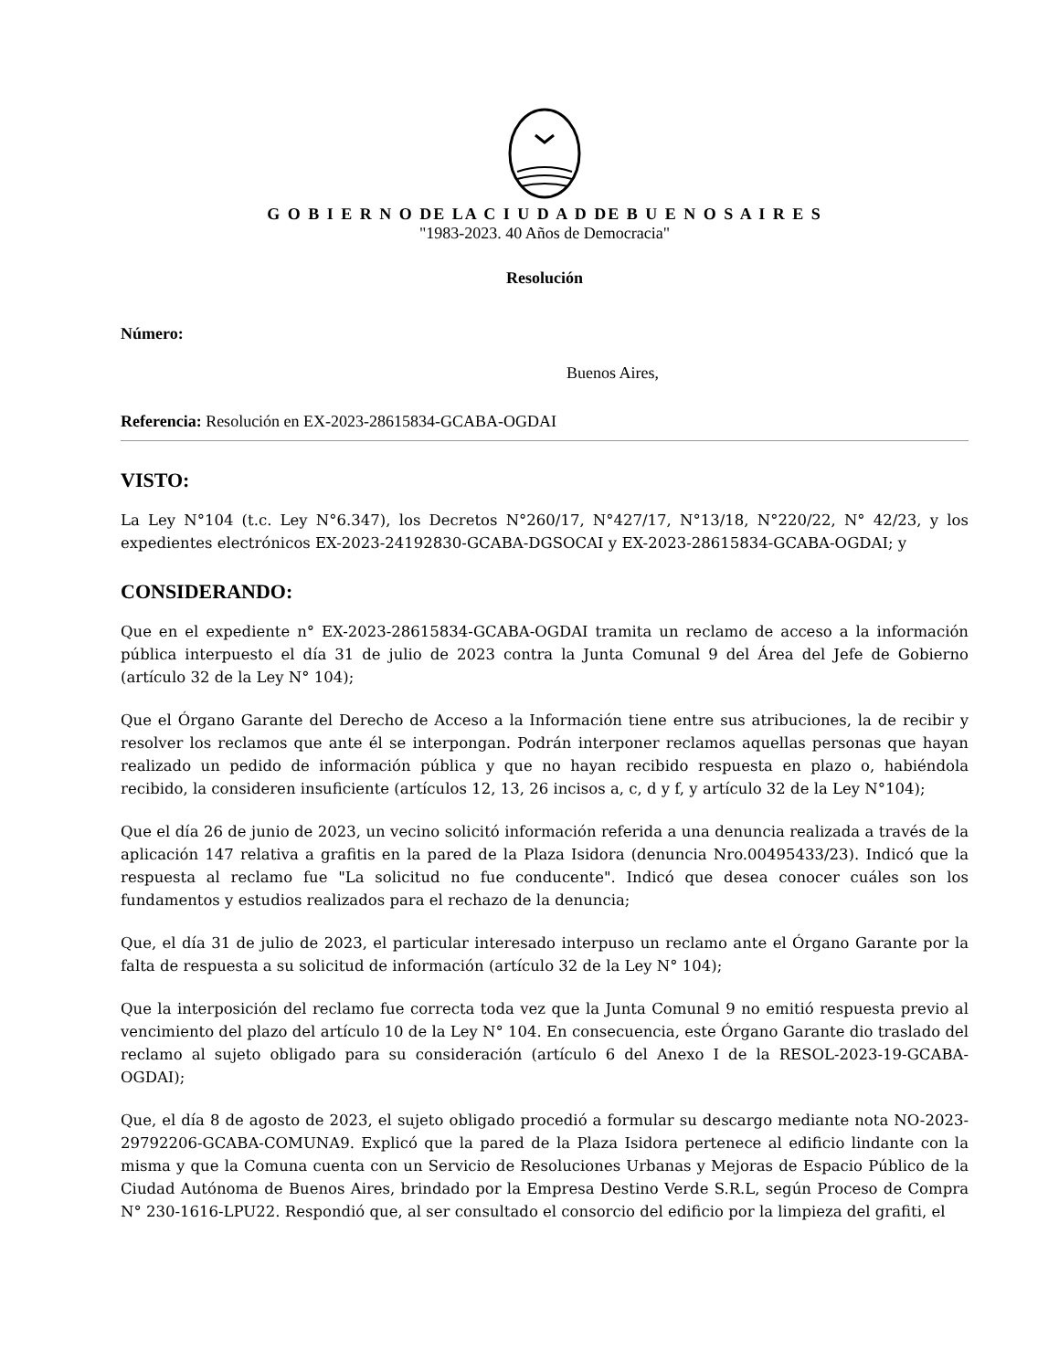G O B I E R N O DE LA C I U D A D DE B U E N O S A I R E S
"1983-2023. 40 Años de Democracia"
Resolución
Número:
Buenos Aires,
Referencia: Resolución en EX-2023-28615834-GCABA-OGDAI
VISTO:
La Ley N°104 (t.c. Ley N°6.347), los Decretos N°260/17, N°427/17, N°13/18, N°220/22, N° 42/23, y los expedientes electrónicos EX-2023-24192830-GCABA-DGSOCAI y EX-2023-28615834-GCABA-OGDAI; y
CONSIDERANDO:
Que en el expediente n° EX-2023-28615834-GCABA-OGDAI tramita un reclamo de acceso a la información pública interpuesto el día 31 de julio de 2023 contra la Junta Comunal 9 del Área del Jefe de Gobierno (artículo 32 de la Ley N° 104);
Que el Órgano Garante del Derecho de Acceso a la Información tiene entre sus atribuciones, la de recibir y resolver los reclamos que ante él se interpongan. Podrán interponer reclamos aquellas personas que hayan realizado un pedido de información pública y que no hayan recibido respuesta en plazo o, habiéndola recibido, la consideren insuficiente (artículos 12, 13, 26 incisos a, c, d y f, y artículo 32 de la Ley N°104);
Que el día 26 de junio de 2023, un vecino solicitó información referida a una denuncia realizada a través de la aplicación 147 relativa a grafitis en la pared de la Plaza Isidora (denuncia Nro.00495433/23). Indicó que la respuesta al reclamo fue "La solicitud no fue conducente". Indicó que desea conocer cuáles son los fundamentos y estudios realizados para el rechazo de la denuncia;
Que, el día 31 de julio de 2023, el particular interesado interpuso un reclamo ante el Órgano Garante por la falta de respuesta a su solicitud de información (artículo 32 de la Ley N° 104);
Que la interposición del reclamo fue correcta toda vez que la Junta Comunal 9 no emitió respuesta previo al vencimiento del plazo del artículo 10 de la Ley N° 104. En consecuencia, este Órgano Garante dio traslado del reclamo al sujeto obligado para su consideración (artículo 6 del Anexo I de la RESOL-2023-19-GCABA-OGDAI);
Que, el día 8 de agosto de 2023, el sujeto obligado procedió a formular su descargo mediante nota NO-2023-29792206-GCABA-COMUNA9. Explicó que la pared de la Plaza Isidora pertenece al edificio lindante con la misma y que la Comuna cuenta con un Servicio de Resoluciones Urbanas y Mejoras de Espacio Público de la Ciudad Autónoma de Buenos Aires, brindado por la Empresa Destino Verde S.R.L, según Proceso de Compra N° 230-1616-LPU22. Respondió que, al ser consultado el consorcio del edificio por la limpieza del grafiti, el